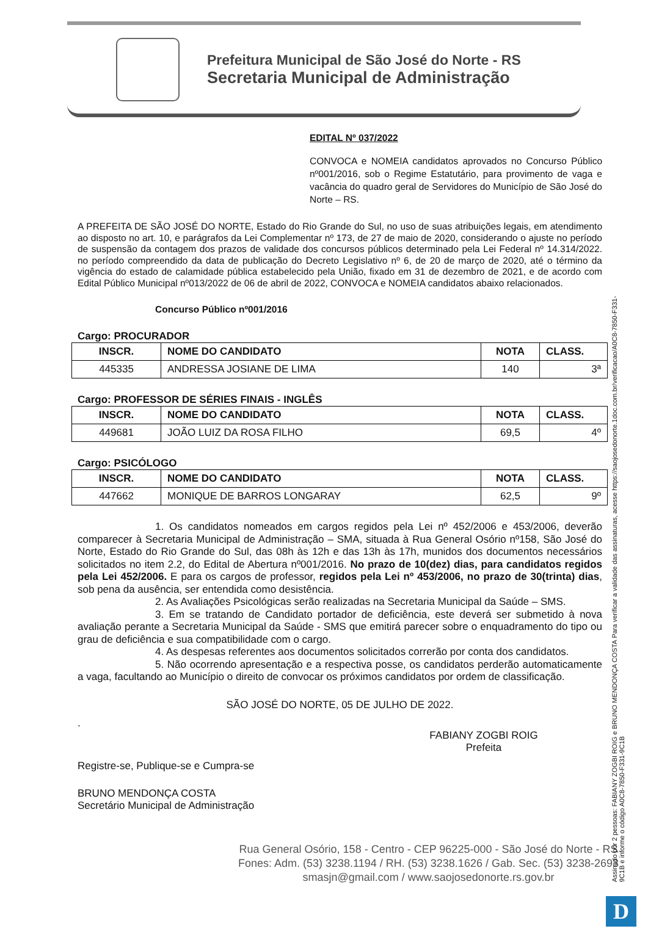Prefeitura Municipal de São José do Norte - RS
Secretaria Municipal de Administração
EDITAL Nº 037/2022
CONVOCA e NOMEIA candidatos aprovados no Concurso Público nº001/2016, sob o Regime Estatutário, para provimento de vaga e vacância do quadro geral de Servidores do Município de São José do Norte – RS.
A PREFEITA DE SÃO JOSÉ DO NORTE, Estado do Rio Grande do Sul, no uso de suas atribuições legais, em atendimento ao disposto no art. 10, e parágrafos da Lei Complementar nº 173, de 27 de maio de 2020, considerando o ajuste no período de suspensão da contagem dos prazos de validade dos concursos públicos determinado pela Lei Federal nº 14.314/2022. no período compreendido da data de publicação do Decreto Legislativo nº 6, de 20 de março de 2020, até o término da vigência do estado de calamidade pública estabelecido pela União, fixado em 31 de dezembro de 2021, e de acordo com Edital Público Municipal nº013/2022 de 06 de abril de 2022, CONVOCA e NOMEIA candidatos abaixo relacionados.
Concurso Público nº001/2016
Cargo: PROCURADOR
| INSCR. | NOME DO CANDIDATO | NOTA | CLASS. |
| --- | --- | --- | --- |
| 445335 | ANDRESSA JOSIANE DE LIMA | 140 | 3ª |
Cargo: PROFESSOR DE SÉRIES FINAIS - INGLÊS
| INSCR. | NOME DO CANDIDATO | NOTA | CLASS. |
| --- | --- | --- | --- |
| 449681 | JOÃO LUIZ DA ROSA FILHO | 69,5 | 4º |
Cargo: PSICÓLOGO
| INSCR. | NOME DO CANDIDATO | NOTA | CLASS. |
| --- | --- | --- | --- |
| 447662 | MONIQUE DE BARROS LONGARAY | 62,5 | 9º |
1. Os candidatos nomeados em cargos regidos pela Lei nº 452/2006 e 453/2006, deverão comparecer à Secretaria Municipal de Administração – SMA, situada à Rua General Osório nº158, São José do Norte, Estado do Rio Grande do Sul, das 08h às 12h e das 13h às 17h, munidos dos documentos necessários solicitados no item 2.2, do Edital de Abertura nº001/2016. No prazo de 10(dez) dias, para candidatos regidos pela Lei 452/2006. E para os cargos de professor, regidos pela Lei nº 453/2006, no prazo de 30(trinta) dias, sob pena da ausência, ser entendida como desistência.
2. As Avaliações Psicológicas serão realizadas na Secretaria Municipal da Saúde – SMS.
3. Em se tratando de Candidato portador de deficiência, este deverá ser submetido à nova avaliação perante a Secretaria Municipal da Saúde - SMS que emitirá parecer sobre o enquadramento do tipo ou grau de deficiência e sua compatibilidade com o cargo.
4. As despesas referentes aos documentos solicitados correrão por conta dos candidatos.
5. Não ocorrendo apresentação e a respectiva posse, os candidatos perderão automaticamente a vaga, facultando ao Município o direito de convocar os próximos candidatos por ordem de classificação.
SÃO JOSÉ DO NORTE, 05 DE JULHO DE 2022.
.
FABIANY ZOGBI ROIG
Prefeita
Registre-se, Publique-se e Cumpra-se
BRUNO MENDONÇA COSTA
Secretário Municipal de Administração
Rua General Osório, 158 - Centro - CEP 96225-000 - São José do Norte - RS
Fones: Adm. (53) 3238.1194 / RH. (53) 3238.1626 / Gab. Sec. (53) 3238-2693
smasjn@gmail.com / www.saojosedonorte.rs.gov.br
Assinado por 2 pessoas: FABIANY ZOGBI ROIG e BRUNO MENDONÇA COSTA Para verificar a validade das assinaturas, acesse https://saojosedonorte.1doc.com.br/verificacao/A0C8-7850-F331-9C1B e informe o código A0C8-7850-F331-9C1B
D